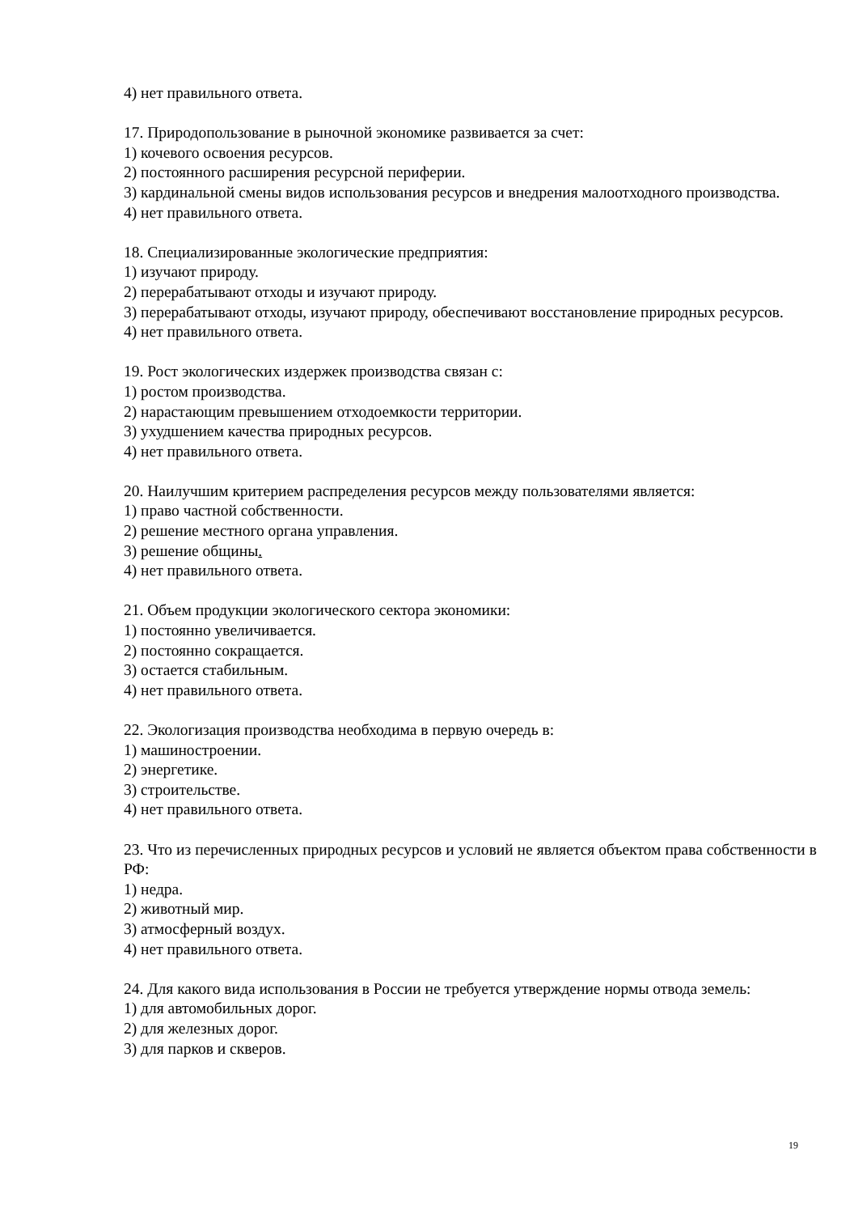4) нет правильного ответа.
17. Природопользование в рыночной экономике развивается за счет:
1) кочевого освоения ресурсов.
2) постоянного расширения ресурсной периферии.
3) кардинальной смены видов использования ресурсов и внедрения малоотходного производства.
4) нет правильного ответа.
18. Специализированные экологические предприятия:
1) изучают природу.
2) перерабатывают отходы и изучают природу.
3) перерабатывают отходы, изучают природу, обеспечивают восстановление природных ресурсов.
4) нет правильного ответа.
19. Рост экологических издержек производства связан с:
1) ростом производства.
2) нарастающим превышением отходоемкости территории.
3) ухудшением качества природных ресурсов.
4) нет правильного ответа.
20. Наилучшим критерием распределения ресурсов между пользователями является:
1) право частной собственности.
2) решение местного органа управления.
3) решение общины.
4) нет правильного ответа.
21. Объем продукции экологического сектора экономики:
1) постоянно увеличивается.
2) постоянно сокращается.
3) остается стабильным.
4) нет правильного ответа.
22. Экологизация производства необходима в первую очередь в:
1) машиностроении.
2) энергетике.
3) строительстве.
4) нет правильного ответа.
23. Что из перечисленных природных ресурсов и условий не является объектом права собственности в РФ:
1) недра.
2) животный мир.
3) атмосферный воздух.
4) нет правильного ответа.
24. Для какого вида использования в России не требуется утверждение нормы отвода земель:
1) для автомобильных дорог.
2) для железных дорог.
3) для парков и скверов.
19